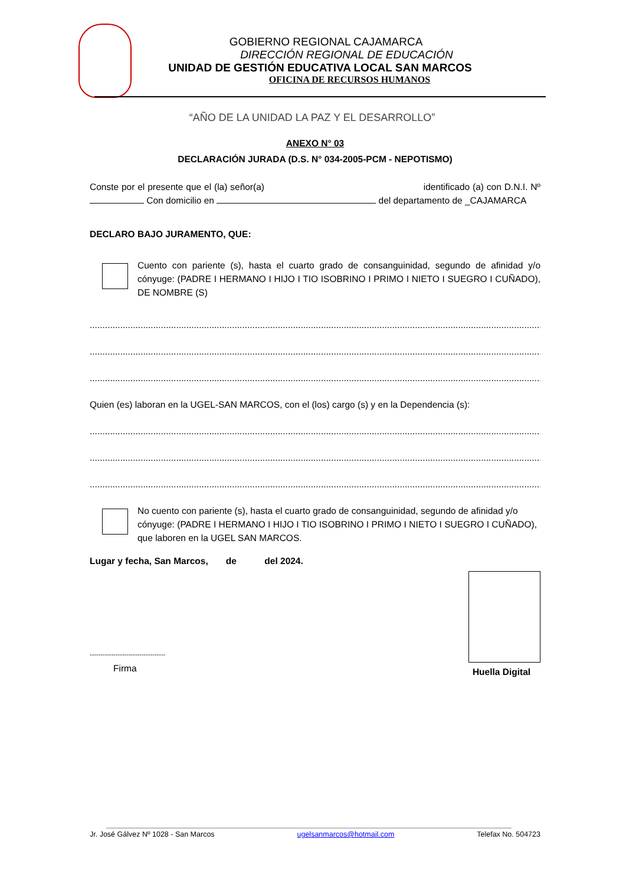GOBIERNO REGIONAL CAJAMARCA
DIRECCIÓN REGIONAL DE EDUCACIÓN
UNIDAD DE GESTIÓN EDUCATIVA LOCAL SAN MARCOS
OFICINA DE RECURSOS HUMANOS
“AÑO DE LA UNIDAD LA PAZ Y EL DESARROLLO”
ANEXO N° 03
DECLARACIÓN JURADA (D.S. N° 034-2005-PCM - NEPOTISMO)
Conste por el presente que el (la) señor(a) identificado (a) con D.N.I. Nº Con domicilio en del departamento de _CAJAMARCA
DECLARO BAJO JURAMENTO, QUE:
Cuento con pariente (s), hasta el cuarto grado de consanguinidad, segundo de afinidad y/o cónyuge: (PADRE I HERMANO I HIJO I TIO ISOBRINO I PRIMO I NIETO I SUEGRO I CUÑADO), DE NOMBRE (S)
............................................................................................................................................................................................
............................................................................................................................................................................................
............................................................................................................................................................................................
Quien (es) laboran en la UGEL-SAN MARCOS, con el (los) cargo (s) y en la Dependencia (s):
............................................................................................................................................................................................
............................................................................................................................................................................................
............................................................................................................................................................................................
No cuento con pariente (s), hasta el cuarto grado de consanguinidad, segundo de afinidad y/o cónyuge: (PADRE I HERMANO I HIJO I TIO ISOBRINO I PRIMO I NIETO I SUEGRO I CUÑADO), que laboren en la UGEL SAN MARCOS.
Lugar y fecha, San Marcos, de del 2024.
-----------------------------------
Firma
Huella Digital
Jr. José Gálvez Nº 1028 - San Marcos ugelsanmarcos@hotmail.com Telefax No. 504723